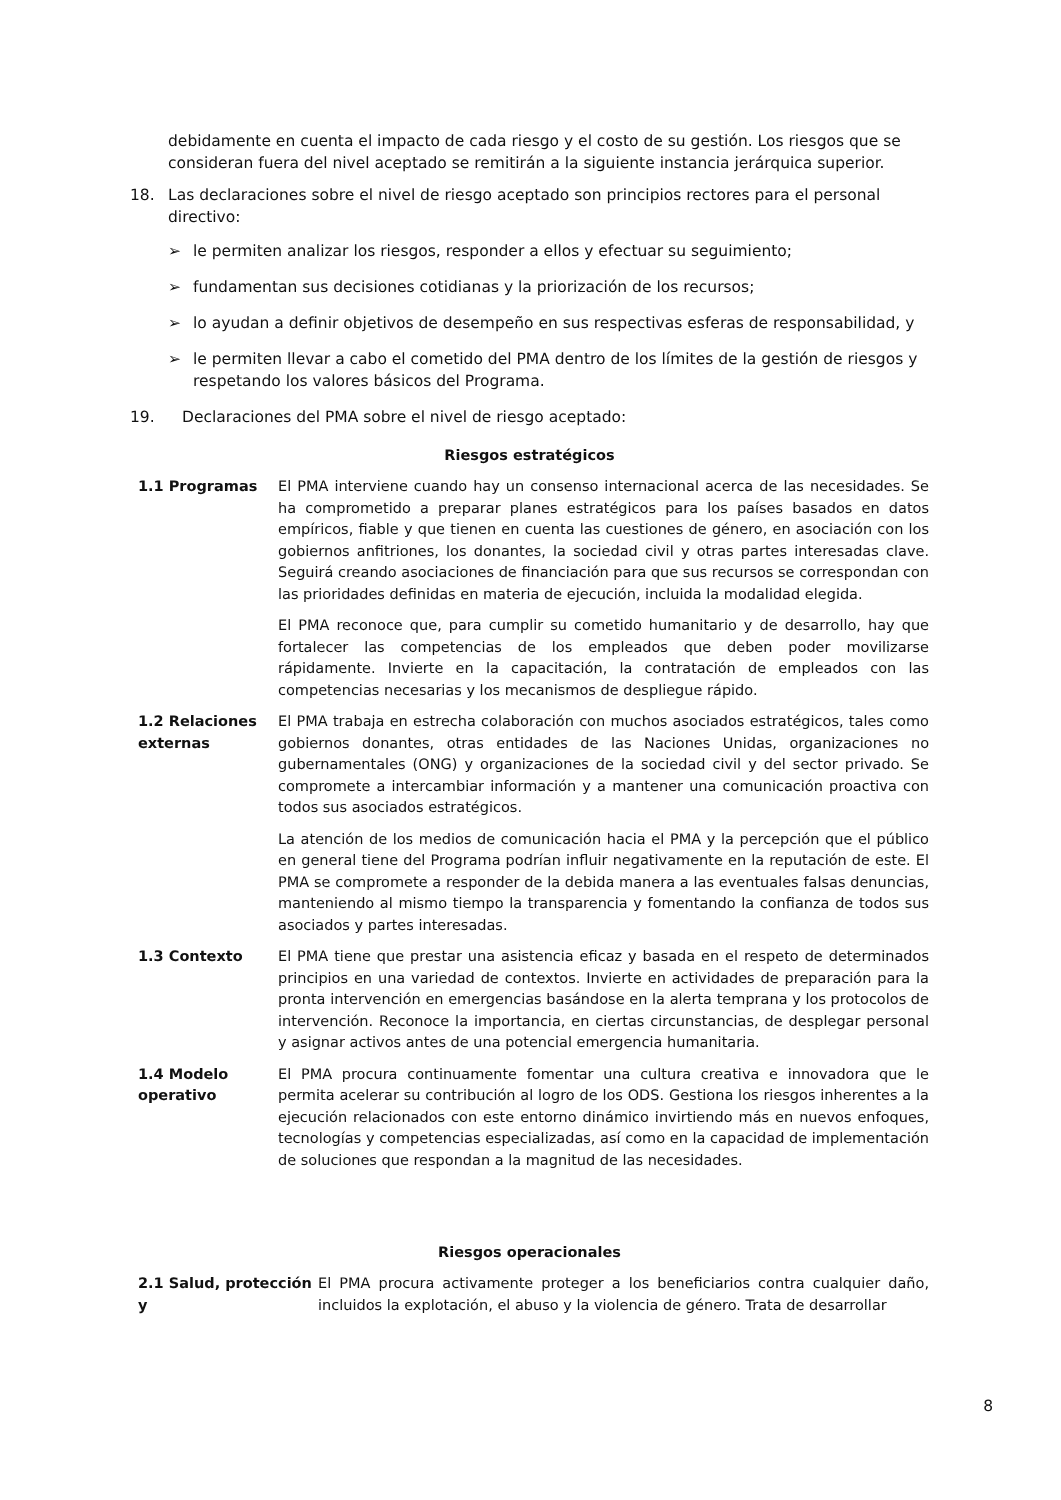debidamente en cuenta el impacto de cada riesgo y el costo de su gestión. Los riesgos que se consideran fuera del nivel aceptado se remitirán a la siguiente instancia jerárquica superior.
18. Las declaraciones sobre el nivel de riesgo aceptado son principios rectores para el personal directivo:
➢ le permiten analizar los riesgos, responder a ellos y efectuar su seguimiento;
➢ fundamentan sus decisiones cotidianas y la priorización de los recursos;
➢ lo ayudan a definir objetivos de desempeño en sus respectivas esferas de responsabilidad, y
➢ le permiten llevar a cabo el cometido del PMA dentro de los límites de la gestión de riesgos y respetando los valores básicos del Programa.
19. Declaraciones del PMA sobre el nivel de riesgo aceptado:
Riesgos estratégicos
| 1.1 Programas | El PMA interviene cuando hay un consenso internacional acerca de las necesidades. Se ha comprometido a preparar planes estratégicos para los países basados en datos empíricos, fiable y que tienen en cuenta las cuestiones de género, en asociación con los gobiernos anfitriones, los donantes, la sociedad civil y otras partes interesadas clave. Seguirá creando asociaciones de financiación para que sus recursos se correspondan con las prioridades definidas en materia de ejecución, incluida la modalidad elegida. |
| | El PMA reconoce que, para cumplir su cometido humanitario y de desarrollo, hay que fortalecer las competencias de los empleados que deben poder movilizarse rápidamente. Invierte en la capacitación, la contratación de empleados con las competencias necesarias y los mecanismos de despliegue rápido. |
| 1.2 Relaciones externas | El PMA trabaja en estrecha colaboración con muchos asociados estratégicos, tales como gobiernos donantes, otras entidades de las Naciones Unidas, organizaciones no gubernamentales (ONG) y organizaciones de la sociedad civil y del sector privado. Se compromete a intercambiar información y a mantener una comunicación proactiva con todos sus asociados estratégicos. |
| | La atención de los medios de comunicación hacia el PMA y la percepción que el público en general tiene del Programa podrían influir negativamente en la reputación de este. El PMA se compromete a responder de la debida manera a las eventuales falsas denuncias, manteniendo al mismo tiempo la transparencia y fomentando la confianza de todos sus asociados y partes interesadas. |
| 1.3 Contexto | El PMA tiene que prestar una asistencia eficaz y basada en el respeto de determinados principios en una variedad de contextos. Invierte en actividades de preparación para la pronta intervención en emergencias basándose en la alerta temprana y los protocolos de intervención. Reconoce la importancia, en ciertas circunstancias, de desplegar personal y asignar activos antes de una potencial emergencia humanitaria. |
| 1.4 Modelo operativo | El PMA procura continuamente fomentar una cultura creativa e innovadora que le permita acelerar su contribución al logro de los ODS. Gestiona los riesgos inherentes a la ejecución relacionados con este entorno dinámico invirtiendo más en nuevos enfoques, tecnologías y competencias especializadas, así como en la capacidad de implementación de soluciones que respondan a la magnitud de las necesidades. |
Riesgos operacionales
| 2.1 Salud, protección y | El PMA procura activamente proteger a los beneficiarios contra cualquier daño, incluidos la explotación, el abuso y la violencia de género. Trata de desarrollar |
8